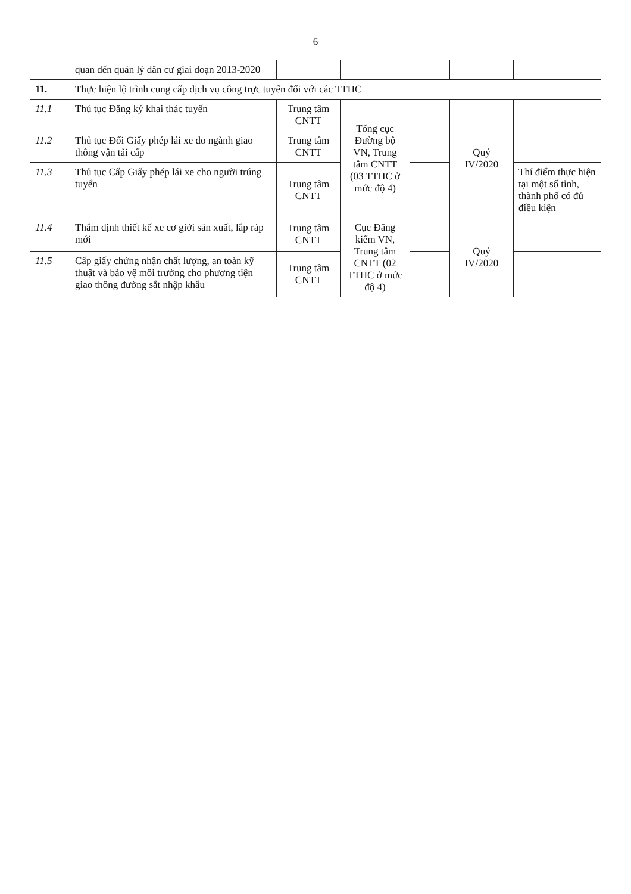6
| | quan đến quản lý dân cư giai đoạn 2013-2020 | | | | | | |
| 11. | Thực hiện lộ trình cung cấp dịch vụ công trực tuyến đối với các TTHC | | | | | | |
| 11.1 | Thủ tục Đăng ký khai thác tuyến | Trung tâm CNTT | Tổng cục Đường bộ VN, Trung tâm CNTT (03 TTHC ở mức độ 4) | | | Quý IV/2020 | |
| 11.2 | Thủ tục Đổi Giấy phép lái xe do ngành giao thông vận tải cấp | Trung tâm CNTT | | | | | |
| 11.3 | Thủ tục Cấp Giấy phép lái xe cho người trúng tuyển | Trung tâm CNTT | | | | | Thí điểm thực hiện tại một số tỉnh, thành phố có đủ điều kiện |
| 11.4 | Thẩm định thiết kế xe cơ giới sản xuất, lắp ráp mới | Trung tâm CNTT | Cục Đăng kiểm VN, Trung tâm CNTT (02 TTHC ở mức độ 4) | | | Quý IV/2020 | |
| 11.5 | Cấp giấy chứng nhận chất lượng, an toàn kỹ thuật và bảo vệ môi trường cho phương tiện giao thông đường sắt nhập khẩu | Trung tâm CNTT | | | | | |